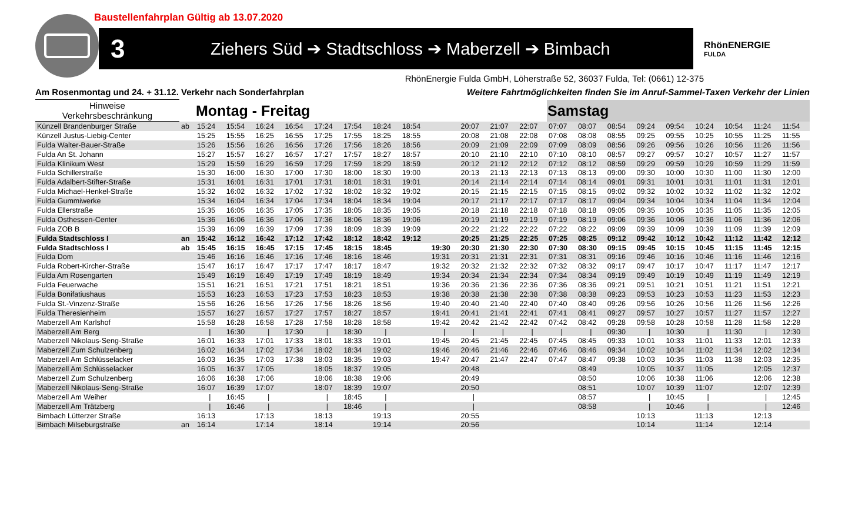Baustellenfahrplan Gültig ab 13.07.2020
3 Ziehers Süd ➔ Stadtschloss ➔ Maberzell ➔ Bimbach
RhönENERGIE
FULDA
RhönEnergie Fulda GmbH, Löherstraße 52, 36037 Fulda, Tel: (0661) 12-375
Am Rosenmontag und 24. + 31.12. Verkehr nach Sonderfahrplan Weitere Fahrtmöglichkeiten finden Sie im Anruf-Sammel-Taxen Verkehr der Linien
| Hinweise Verkehrsbeschränkung | | Montag - Freitag | | | | | | | | | | | | Samstag | | | | | | | | |
| --- | --- | --- | --- | --- | --- | --- | --- | --- | --- | --- | --- | --- | --- | --- | --- | --- | --- | --- | --- | --- | --- | --- |
| Künzell Brandenburger Straße | ab | 15:24 | 15:54 | 16:24 | 16:54 | 17:24 | 17:54 | 18:24 | 18:54 | | 20:07 | 21:07 | 22:07 | 07:07 | 08:07 | 08:54 | 09:24 | 09:54 | 10:24 | 10:54 | 11:24 | 11:54 |
| Künzell Justus-Liebig-Center | | 15:25 | 15:55 | 16:25 | 16:55 | 17:25 | 17:55 | 18:25 | 18:55 | | 20:08 | 21:08 | 22:08 | 07:08 | 08:08 | 08:55 | 09:25 | 09:55 | 10:25 | 10:55 | 11:25 | 11:55 |
| Fulda Walter-Bauer-Straße | | 15:26 | 15:56 | 16:26 | 16:56 | 17:26 | 17:56 | 18:26 | 18:56 | | 20:09 | 21:09 | 22:09 | 07:09 | 08:09 | 08:56 | 09:26 | 09:56 | 10:26 | 10:56 | 11:26 | 11:56 |
| Fulda An St. Johann | | 15:27 | 15:57 | 16:27 | 16:57 | 17:27 | 17:57 | 18:27 | 18:57 | | 20:10 | 21:10 | 22:10 | 07:10 | 08:10 | 08:57 | 09:27 | 09:57 | 10:27 | 10:57 | 11:27 | 11:57 |
| Fulda Klinikum West | | 15:29 | 15:59 | 16:29 | 16:59 | 17:29 | 17:59 | 18:29 | 18:59 | | 20:12 | 21:12 | 22:12 | 07:12 | 08:12 | 08:59 | 09:29 | 09:59 | 10:29 | 10:59 | 11:29 | 11:59 |
| Fulda Schillerstraße | | 15:30 | 16:00 | 16:30 | 17:00 | 17:30 | 18:00 | 18:30 | 19:00 | | 20:13 | 21:13 | 22:13 | 07:13 | 08:13 | 09:00 | 09:30 | 10:00 | 10:30 | 11:00 | 11:30 | 12:00 |
| Fulda Adalbert-Stifter-Straße | | 15:31 | 16:01 | 16:31 | 17:01 | 17:31 | 18:01 | 18:31 | 19:01 | | 20:14 | 21:14 | 22:14 | 07:14 | 08:14 | 09:01 | 09:31 | 10:01 | 10:31 | 11:01 | 11:31 | 12:01 |
| Fulda Michael-Henkel-Straße | | 15:32 | 16:02 | 16:32 | 17:02 | 17:32 | 18:02 | 18:32 | 19:02 | | 20:15 | 21:15 | 22:15 | 07:15 | 08:15 | 09:02 | 09:32 | 10:02 | 10:32 | 11:02 | 11:32 | 12:02 |
| Fulda Gummiwerke | | 15:34 | 16:04 | 16:34 | 17:04 | 17:34 | 18:04 | 18:34 | 19:04 | | 20:17 | 21:17 | 22:17 | 07:17 | 08:17 | 09:04 | 09:34 | 10:04 | 10:34 | 11:04 | 11:34 | 12:04 |
| Fulda Ellerstraße | | 15:35 | 16:05 | 16:35 | 17:05 | 17:35 | 18:05 | 18:35 | 19:05 | | 20:18 | 21:18 | 22:18 | 07:18 | 08:18 | 09:05 | 09:35 | 10:05 | 10:35 | 11:05 | 11:35 | 12:05 |
| Fulda Osthessen-Center | | 15:36 | 16:06 | 16:36 | 17:06 | 17:36 | 18:06 | 18:36 | 19:06 | | 20:19 | 21:19 | 22:19 | 07:19 | 08:19 | 09:06 | 09:36 | 10:06 | 10:36 | 11:06 | 11:36 | 12:06 |
| Fulda ZOB B | | 15:39 | 16:09 | 16:39 | 17:09 | 17:39 | 18:09 | 18:39 | 19:09 | | 20:22 | 21:22 | 22:22 | 07:22 | 08:22 | 09:09 | 09:39 | 10:09 | 10:39 | 11:09 | 11:39 | 12:09 |
| Fulda Stadtschloss I | an | 15:42 | 16:12 | 16:42 | 17:12 | 17:42 | 18:12 | 18:42 | 19:12 | | 20:25 | 21:25 | 22:25 | 07:25 | 08:25 | 09:12 | 09:42 | 10:12 | 10:42 | 11:12 | 11:42 | 12:12 |
| Fulda Stadtschloss I | ab | 15:45 | 16:15 | 16:45 | 17:15 | 17:45 | 18:15 | 18:45 | | 19:30 | 20:30 | 21:30 | 22:30 | 07:30 | 08:30 | 09:15 | 09:45 | 10:15 | 10:45 | 11:15 | 11:45 | 12:15 |
| Fulda Dom | | 15:46 | 16:16 | 16:46 | 17:16 | 17:46 | 18:16 | 18:46 | | 19:31 | 20:31 | 21:31 | 22:31 | 07:31 | 08:31 | 09:16 | 09:46 | 10:16 | 10:46 | 11:16 | 11:46 | 12:16 |
| Fulda Robert-Kircher-Straße | | 15:47 | 16:17 | 16:47 | 17:17 | 17:47 | 18:17 | 18:47 | | 19:32 | 20:32 | 21:32 | 22:32 | 07:32 | 08:32 | 09:17 | 09:47 | 10:17 | 10:47 | 11:17 | 11:47 | 12:17 |
| Fulda Am Rosengarten | | 15:49 | 16:19 | 16:49 | 17:19 | 17:49 | 18:19 | 18:49 | | 19:34 | 20:34 | 21:34 | 22:34 | 07:34 | 08:34 | 09:19 | 09:49 | 10:19 | 10:49 | 11:19 | 11:49 | 12:19 |
| Fulda Feuerwache | | 15:51 | 16:21 | 16:51 | 17:21 | 17:51 | 18:21 | 18:51 | | 19:36 | 20:36 | 21:36 | 22:36 | 07:36 | 08:36 | 09:21 | 09:51 | 10:21 | 10:51 | 11:21 | 11:51 | 12:21 |
| Fulda Bonifatiushaus | | 15:53 | 16:23 | 16:53 | 17:23 | 17:53 | 18:23 | 18:53 | | 19:38 | 20:38 | 21:38 | 22:38 | 07:38 | 08:38 | 09:23 | 09:53 | 10:23 | 10:53 | 11:23 | 11:53 | 12:23 |
| Fulda St.-Vinzenz-Straße | | 15:56 | 16:26 | 16:56 | 17:26 | 17:56 | 18:26 | 18:56 | | 19:40 | 20:40 | 21:40 | 22:40 | 07:40 | 08:40 | 09:26 | 09:56 | 10:26 | 10:56 | 11:26 | 11:56 | 12:26 |
| Fulda Theresienheim | | 15:57 | 16:27 | 16:57 | 17:27 | 17:57 | 18:27 | 18:57 | | 19:41 | 20:41 | 21:41 | 22:41 | 07:41 | 08:41 | 09:27 | 09:57 | 10:27 | 10:57 | 11:27 | 11:57 | 12:27 |
| Maberzell Am Karlshof | | 15:58 | 16:28 | 16:58 | 17:28 | 17:58 | 18:28 | 18:58 | | 19:42 | 20:42 | 21:42 | 22:42 | 07:42 | 08:42 | 09:28 | 09:58 | 10:28 | 10:58 | 11:28 | 11:58 | 12:28 |
| Maberzell Am Berg | | / | 16:30 | / | 17:30 | / | 18:30 | / | | / | / | / | / | / | / | 09:30 | / | 10:30 | / | 11:30 | / | 12:30 |
| Maberzell Nikolaus-Seng-Straße | | 16:01 | 16:33 | 17:01 | 17:33 | 18:01 | 18:33 | 19:01 | | 19:45 | 20:45 | 21:45 | 22:45 | 07:45 | 08:45 | 09:33 | 10:01 | 10:33 | 11:01 | 11:33 | 12:01 | 12:33 |
| Maberzell Zum Schulzenberg | | 16:02 | 16:34 | 17:02 | 17:34 | 18:02 | 18:34 | 19:02 | | 19:46 | 20:46 | 21:46 | 22:46 | 07:46 | 08:46 | 09:34 | 10:02 | 10:34 | 11:02 | 11:34 | 12:02 | 12:34 |
| Maberzell Am Schlüsselacker | | 16:03 | 16:35 | 17:03 | 17:38 | 18:03 | 18:35 | 19:03 | | 19:47 | 20:47 | 21:47 | 22:47 | 07:47 | 08:47 | 09:38 | 10:03 | 10:35 | 11:03 | 11:38 | 12:03 | 12:35 |
| Maberzell Am Schlüsselacker | | 16:05 | 16:37 | 17:05 | | 18:05 | 18:37 | 19:05 | | | 20:48 | | | | 08:49 | | 10:05 | 10:37 | 11:05 | | 12:05 | 12:37 |
| Maberzell Zum Schulzenberg | | 16:06 | 16:38 | 17:06 | | 18:06 | 18:38 | 19:06 | | | 20:49 | | | | 08:50 | | 10:06 | 10:38 | 11:06 | | 12:06 | 12:38 |
| Maberzell Nikolaus-Seng-Straße | | 16:07 | 16:39 | 17:07 | | 18:07 | 18:39 | 19:07 | | | 20:50 | | | | 08:51 | | 10:07 | 10:39 | 11:07 | | 12:07 | 12:39 |
| Maberzell Am Weiher | | / | 16:45 | / | | / | 18:45 | / | | | / | | | | 08:57 | | / | 10:45 | / | | / | 12:45 |
| Maberzell Am Trätzberg | | / | 16:46 | / | | / | 18:46 | / | | | / | | | | 08:58 | | / | 10:46 | / | | / | 12:46 |
| Bimbach Lütterzer Straße | | 16:13 | | 17:13 | | 18:13 | | 19:13 | | | 20:55 | | | | | | 10:13 | | 11:13 | | 12:13 | |
| Bimbach Milseburgstraße | an | 16:14 | | 17:14 | | 18:14 | | 19:14 | | | 20:56 | | | | | | 10:14 | | 11:14 | | 12:14 | |